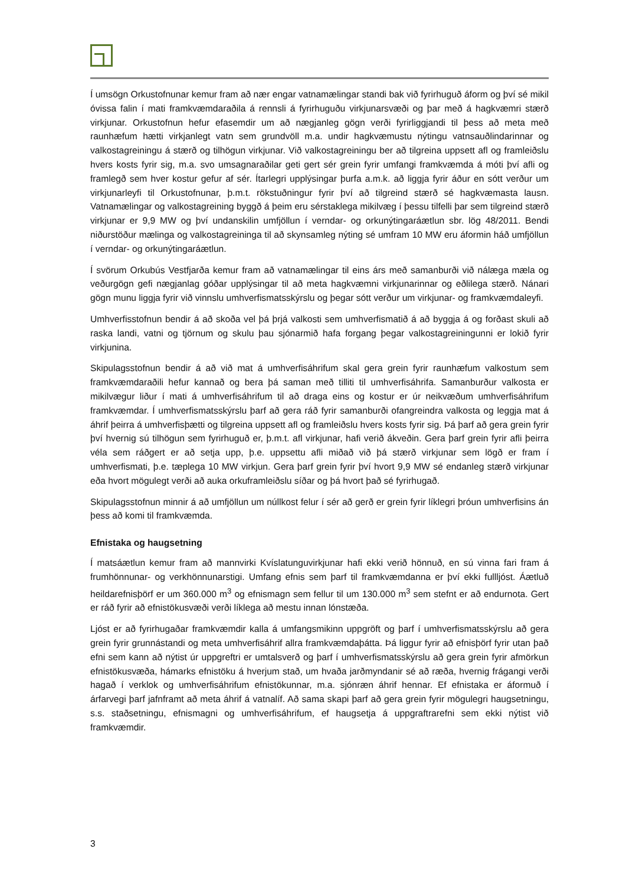Í umsögn Orkustofnunar kemur fram að nær engar vatnamælingar standi bak við fyrirhuguð áform og því sé mikil óvissa falin í mati framkvæmdaraðila á rennsli á fyrirhuguðu virkjunarsvæði og þar með á hagkvæmri stærð virkjunar. Orkustofnun hefur efasemdir um að nægjanleg gögn verði fyrirliggjandi til þess að meta með raunhæfum hætti virkjanlegt vatn sem grundvöll m.a. undir hagkvæmustu nýtingu vatnsauðlindarinnar og valkostagreiningu á stærð og tilhögun virkjunar. Við valkostagreiningu ber að tilgreina uppsett afl og framleiðslu hvers kosts fyrir sig, m.a. svo umsagnaraðilar geti gert sér grein fyrir umfangi framkvæmda á móti því afli og framlegð sem hver kostur gefur af sér. Ítarlegri upplýsingar þurfa a.m.k. að liggja fyrir áður en sótt verður um virkjunarleyfi til Orkustofnunar, þ.m.t. rökstuðningur fyrir því að tilgreind stærð sé hagkvæmasta lausn. Vatnamælingar og valkostagreining byggð á þeim eru sérstaklega mikilvæg í þessu tilfelli þar sem tilgreind stærð virkjunar er 9,9 MW og því undanskilin umfjöllun í verndar- og orkunýtingaráætlun sbr. lög 48/2011. Bendi niðurstöður mælinga og valkostagreininga til að skynsamleg nýting sé umfram 10 MW eru áformin háð umfjöllun í verndar- og orkunýtingaráætlun.
Í svörum Orkubús Vestfjarða kemur fram að vatnamælingar til eins árs með samanburði við nálæga mæla og veðurgögn gefi nægjanlag góðar upplýsingar til að meta hagkvæmni virkjunarinnar og eðlilega stærð. Nánari gögn munu liggja fyrir við vinnslu umhverfismatsskýrslu og þegar sótt verður um virkjunar- og framkvæmdaleyfi.
Umhverfisstofnun bendir á að skoða vel þá þrjá valkosti sem umhverfismatið á að byggja á og forðast skuli að raska landi, vatni og tjörnum og skulu þau sjónarmið hafa forgang þegar valkostagreiningunni er lokið fyrir virkjunina.
Skipulagsstofnun bendir á að við mat á umhverfisáhrifum skal gera grein fyrir raunhæfum valkostum sem framkvæmdaraðili hefur kannað og bera þá saman með tilliti til umhverfisáhrifa. Samanburður valkosta er mikilvægur liður í mati á umhverfisáhrifum til að draga eins og kostur er úr neikvæðum umhverfisáhrifum framkvæmdar. Í umhverfismatsskýrslu þarf að gera ráð fyrir samanburði ofangreindra valkosta og leggja mat á áhrif þeirra á umhverfisþætti og tilgreina uppsett afl og framleiðslu hvers kosts fyrir sig. Þá þarf að gera grein fyrir því hvernig sú tilhögun sem fyrirhuguð er, þ.m.t. afl virkjunar, hafi verið ákveðin. Gera þarf grein fyrir afli þeirra véla sem ráðgert er að setja upp, þ.e. uppsettu afli miðað við þá stærð virkjunar sem lögð er fram í umhverfismati, þ.e. tæplega 10 MW virkjun. Gera þarf grein fyrir því hvort 9,9 MW sé endanleg stærð virkjunar eða hvort mögulegt verði að auka orkuframleiðslu síðar og þá hvort það sé fyrirhugað.
Skipulagsstofnun minnir á að umfjöllun um núllkost felur í sér að gerð er grein fyrir líklegri þróun umhverfisins án þess að komi til framkvæmda.
Efnistaka og haugsetning
Í matsáætlun kemur fram að mannvirki Kvíslatunguvirkjunar hafi ekki verið hönnuð, en sú vinna fari fram á frumhönnunar- og verkhönnunarstigi. Umfang efnis sem þarf til framkvæmdanna er því ekki fullljóst. Áætluð heildarefnisþörf er um 360.000 m<sup>3</sup> og efnismagn sem fellur til um 130.000 m<sup>3</sup> sem stefnt er að endurnota. Gert er ráð fyrir að efnistökusvæði verði líklega að mestu innan lónstæða.
Ljóst er að fyrirhugaðar framkvæmdir kalla á umfangsmikinn uppgröft og þarf í umhverfismatsskýrslu að gera grein fyrir grunnástandi og meta umhverfisáhrif allra framkvæmdaþátta. Þá liggur fyrir að efnisþörf fyrir utan það efni sem kann að nýtist úr uppgreftri er umtalsverð og þarf í umhverfismatsskýrslu að gera grein fyrir afmörkun efnistökusvæða, hámarks efnistöku á hverjum stað, um hvaða jarðmyndanir sé að ræða, hvernig frágangi verði hagað í verklok og umhverfisáhrifum efnistökunnar, m.a. sjónræn áhrif hennar. Ef efnistaka er áformuð í árfarvegi þarf jafnframt að meta áhrif á vatnalíf. Að sama skapi þarf að gera grein fyrir mögulegri haugsetningu, s.s. staðsetningu, efnismagni og umhverfisáhrifum, ef haugsetja á uppgraftrarefni sem ekki nýtist við framkvæmdir.
3